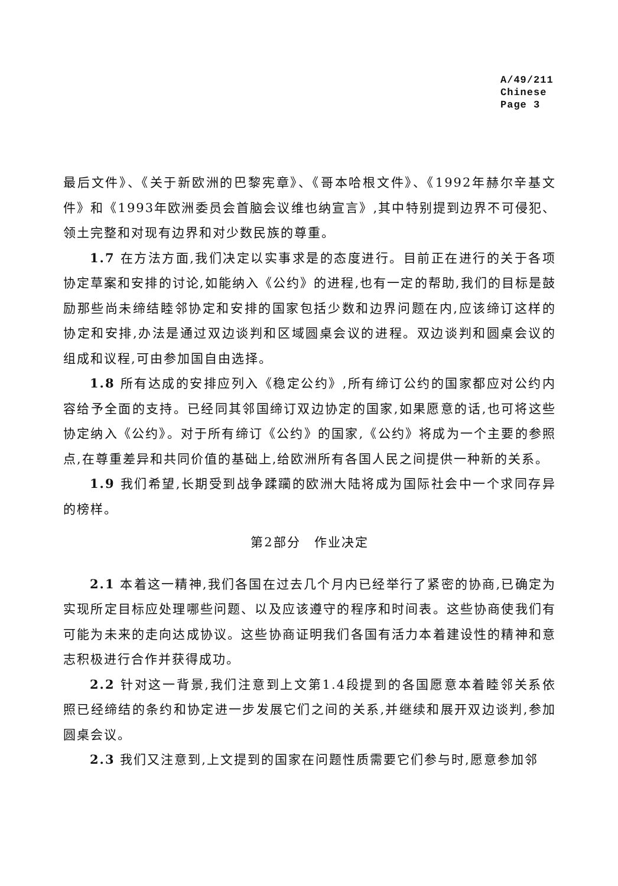A/49/211
Chinese
Page 3
最后文件》、《关于新欧洲的巴黎宪章》、《哥本哈根文件》、《1992年赫尔辛基文件》和《1993年欧洲委员会首脑会议维也纳宣言》,其中特别提到边界不可侵犯、领土完整和对现有边界和对少数民族的尊重。
1.7 在方法方面,我们决定以实事求是的态度进行。目前正在进行的关于各项协定草案和安排的讨论,如能纳入《公约》的进程,也有一定的帮助,我们的目标是鼓励那些尚未缔结睦邻协定和安排的国家包括少数和边界问题在内,应该缔订这样的协定和安排,办法是通过双边谈判和区域圆桌会议的进程。双边谈判和圆桌会议的组成和议程,可由参加国自由选择。
1.8 所有达成的安排应列入《稳定公约》,所有缔订公约的国家都应对公约内容给予全面的支持。已经同其邻国缔订双边协定的国家,如果愿意的话,也可将这些协定纳入《公约》。对于所有缔订《公约》的国家,《公约》将成为一个主要的参照点,在尊重差异和共同价值的基础上,给欧洲所有各国人民之间提供一种新的关系。
1.9 我们希望,长期受到战争蹂躏的欧洲大陆将成为国际社会中一个求同存异的榜样。
第2部分　作业决定
2.1 本着这一精神,我们各国在过去几个月内已经举行了紧密的协商,已确定为实现所定目标应处理哪些问题、以及应该遵守的程序和时间表。这些协商使我们有可能为未来的走向达成协议。这些协商证明我们各国有活力本着建设性的精神和意志积极进行合作并获得成功。
2.2 针对这一背景,我们注意到上文第1.4段提到的各国愿意本着睦邻关系依照已经缔结的条约和协定进一步发展它们之间的关系,并继续和展开双边谈判,参加圆桌会议。
2.3 我们又注意到,上文提到的国家在问题性质需要它们参与时,愿意参加邻